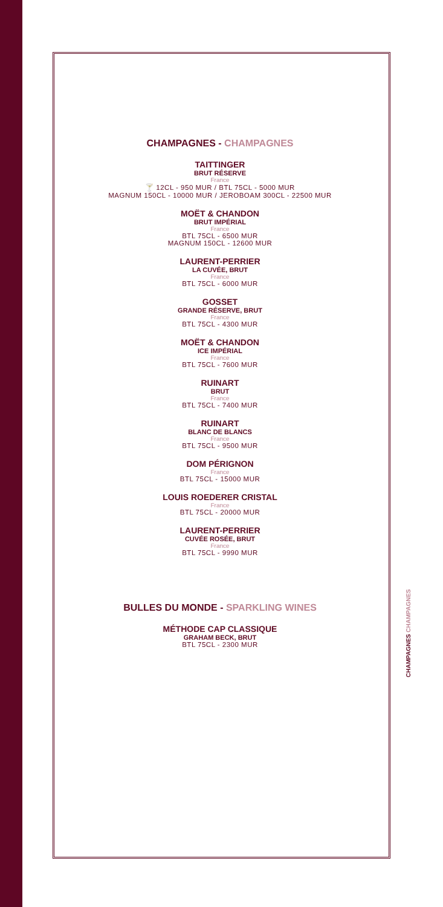CHAMPAGNES - CHAMPAGNES
TAITTINGER
BRUT RÉSERVE
France
🍸 12CL - 950 MUR / BTL 75CL - 5000 MUR
MAGNUM 150CL - 10000 MUR / JEROBOAM 300CL - 22500 MUR
MOËT & CHANDON
BRUT IMPÉRIAL
France
BTL 75CL - 6500 MUR
MAGNUM 150CL - 12600 MUR
LAURENT-PERRIER
LA CUVÉE, BRUT
France
BTL 75CL - 6000 MUR
GOSSET
GRANDE RÉSERVE, BRUT
France
BTL 75CL - 4300 MUR
MOËT & CHANDON
ICE IMPÉRIAL
France
BTL 75CL - 7600 MUR
RUINART
BRUT
France
BTL 75CL - 7400 MUR
RUINART
BLANC DE BLANCS
France
BTL 75CL - 9500 MUR
DOM PÉRIGNON
France
BTL 75CL - 15000 MUR
LOUIS ROEDERER CRISTAL
France
BTL 75CL - 20000 MUR
LAURENT-PERRIER
CUVÉE ROSÉE, BRUT
France
BTL 75CL - 9990 MUR
BULLES DU MONDE - SPARKLING WINES
MÉTHODE CAP CLASSIQUE
GRAHAM BECK, BRUT
BTL 75CL - 2300 MUR
CHAMPAGNES CHAMPAGNES